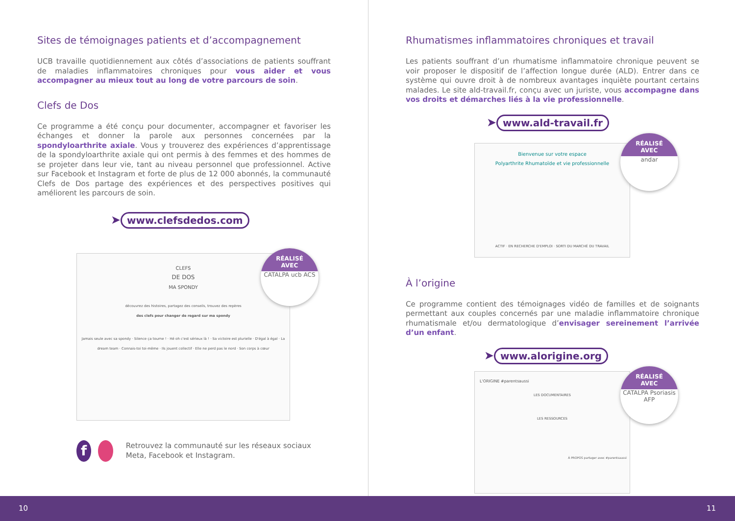Sites de témoignages patients et d’accompagnement
UCB travaille quotidiennement aux côtés d’associations de patients souffrant de maladies inflammatoires chroniques pour vous aider et vous accompagner au mieux tout au long de votre parcours de soin.
Clefs de Dos
Ce programme a été conçu pour documenter, accompagner et favoriser les échanges et donner la parole aux personnes concernées par la spondyloarthrite axiale. Vous y trouverez des expériences d’apprentissage de la spondyloarthrite axiale qui ont permis à des femmes et des hommes de se projeter dans leur vie, tant au niveau personnel que professionnel. Active sur Facebook et Instagram et forte de plus de 12 000 abonnés, la communauté Clefs de Dos partage des expériences et des perspectives positives qui améliorent les parcours de soin.
➤ www.clefsdedos.com
CLEFS
DE DOS
MA SPONDY
découvrez des histoires, partagez des conseils, trouvez des repères
des clefs pour changer de regard sur ma spondy
Jamais seule avec sa spondy · Silence ça tourne ! · Hé oh c'est sérieux là ! · Sa victoire est plurielle · D'égal à égal · La dream team · Connais-toi toi-même · Ils jouent collectif · Elle ne perd pas le nord · Son corps à cœur
RÉALISÉ
AVEC
CATALPA ucb ACS
f
Retrouvez la communauté sur les réseaux sociaux Meta, Facebook et Instagram.
Rhumatismes inflammatoires chroniques et travail
Les patients souffrant d’un rhumatisme inflammatoire chronique peuvent se voir proposer le dispositif de l’affection longue durée (ALD). Entrer dans ce système qui ouvre droit à de nombreux avantages inquiète pourtant certains malades. Le site ald-travail.fr, conçu avec un juriste, vous accompagne dans vos droits et démarches liés à la vie professionnelle.
➤ www.ald-travail.fr
Bienvenue sur votre espace
Polyarthrite Rhumatoïde et vie professionnelle
ACTIF · EN RECHERCHE D'EMPLOI · SORTI DU MARCHÉ DU TRAVAIL
RÉALISÉ
AVEC
andar
À l’origine
Ce programme contient des témoignages vidéo de familles et de soignants permettant aux couples concernés par une maladie inflammatoire chronique rhumatismale et/ou dermatologique d’envisager sereinement l’arrivée d’un enfant.
➤ www.alorigine.org
L'ORIGINE #parentsaussi
LES DOCUMENTAIRES
LES RESSOURCES
À PROPOS partager avec #parentsaussi
RÉALISÉ
AVEC
CATALPA Psoriasis AFP
10 11